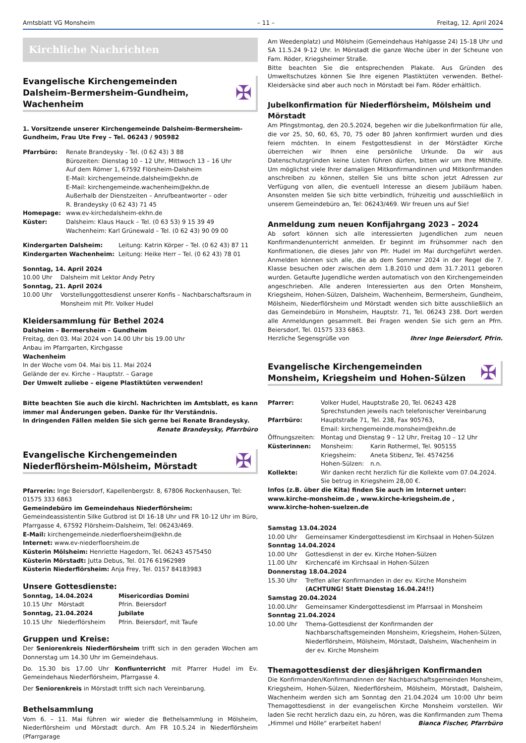Amtsblatt VG Monsheim – 11 – Freitag, 12. April 2024
Kirchliche Nachrichten
Evangelische Kirchengemeinden
Dalsheim-Bermersheim-Gundheim, Wachenheim
✠
1. Vorsitzende unserer Kirchengemeinde Dalsheim-Bermersheim-Gundheim, Frau Ute Frey – Tel. 06243 / 905982
Pfarrbüro: Renate Brandeysky - Tel. (0 62 43) 3 88
Bürozeiten: Dienstag 10 – 12 Uhr, Mittwoch 13 – 16 Uhr
Auf dem Römer 1, 67592 Flörsheim-Dalsheim
E-Mail: kirchengemeinde.dalsheim@ekhn.de
E-Mail: kirchengemeinde.wachenheim@ekhn.de
Außerhalb der Dienstzeiten – Anrufbeantworter – oder
R. Brandeysky (0 62 43) 71 45
Homepage: www.ev-kirchedalsheim-ekhn.de
Küster: Dalsheim: Klaus Hauck – Tel. (0 63 53) 9 15 39 49
Wachenheim: Karl Grünewald – Tel. (0 62 43) 90 09 00
Kindergarten Dalsheim: Leitung: Katrin Körper – Tel. (0 62 43) 87 11
Kindergarten Wachenheim: Leitung: Heike Herr – Tel. (0 62 43) 78 01
Sonntag, 14. April 2024
10.00 Uhr Dalsheim mit Lektor Andy Petry
Sonntag, 21. April 2024
10.00 Uhr Vorstellunggottesdienst unserer Konfis – Nachbarschaftsraum in Monsheim mit Pfr. Volker Hudel
Kleidersammlung für Bethel 2024
Dalsheim – Bermersheim – Gundheim
Freitag, den 03. Mai 2024 von 14.00 Uhr bis 19.00 Uhr
Anbau im Pfarrgarten, Kirchgasse
Wachenheim
In der Woche vom 04. Mai bis 11. Mai 2024
Gelände der ev. Kirche – Hauptstr. – Garage
Der Umwelt zuliebe – eigene Plastiktüten verwenden!
Bitte beachten Sie auch die kirchl. Nachrichten im Amtsblatt, es kann immer mal Änderungen geben. Danke für Ihr Verständnis.
In dringenden Fällen melden Sie sich gerne bei Renate Brandeysky.
Renate Brandeysky, Pfarrbüro
Evangelische Kirchengemeinden
Niederflörsheim-Mölsheim, Mörstadt
✠
Pfarrerin: Inge Beiersdorf, Kapellenbergstr. 8, 67806 Rockenhausen, Tel: 01575 333 6863
Gemeindebüro im Gemeindehaus Niederflörsheim:
Gemeindeassistentin Silke Gutbrod ist DI 16-18 Uhr und FR 10-12 Uhr im Büro, Pfarrgasse 4, 67592 Flörsheim-Dalsheim, Tel: 06243/469.
E-Mail: kirchengemeinde.niederfloersheim@ekhn.de
Internet: www.ev-niederfloersheim.de
Küsterin Mölsheim: Henriette Hagedorn, Tel. 06243 4575450
Küsterin Mörstadt: Jutta Debus, Tel. 0176 61962989
Küsterin Niederflörsheim: Anja Frey, Tel. 0157 84183983
Unsere Gottesdienste:
Sonntag, 14.04.2024 Misericordias Domini
10.15 Uhr Mörstadt Pfrin. Beiersdorf
Sonntag, 21.04.2024 Jubilate
10.15 Uhr Niederflörsheim Pfrin. Beiersdorf, mit Taufe
Gruppen und Kreise:
Der Seniorenkreis Niederflörsheim trifft sich in den geraden Wochen am Donnerstag um 14.30 Uhr im Gemeindehaus.
Do. 15.30 bis 17.00 Uhr Konfiunterricht mit Pfarrer Hudel im Ev. Gemeindehaus Niederflörsheim, Pfarrgasse 4.
Der Seniorenkreis in Mörstadt trifft sich nach Vereinbarung.
Bethelsammlung
Vom 6. – 11. Mai führen wir wieder die Bethelsammlung in Mölsheim, Niederflörsheim und Mörstadt durch. Am FR 10.5.24 in Niederflörsheim (Pfarrgarage
Am Weedenplatz) und Mölsheim (Gemeindehaus Hahlgasse 24) 15-18 Uhr und SA 11.5.24 9-12 Uhr. In Mörstadt die ganze Woche über in der Scheune von Fam. Röder, Kriegsheimer Straße.
Bitte beachten Sie die entsprechenden Plakate. Aus Gründen des Umweltschutzes können Sie Ihre eigenen Plastiktüten verwenden. Bethel-Kleidersäcke sind aber auch noch in Mörstadt bei Fam. Röder erhältlich.
Jubelkonfirmation für Niederflörsheim, Mölsheim und Mörstadt
Am Pfingstmontag, den 20.5.2024, begehen wir die Jubelkonfirmation für alle, die vor 25, 50, 60, 65, 70, 75 oder 80 Jahren konfirmiert wurden und dies feiern möchten. In einem Festgottesdienst in der Mörstädter Kirche überreichen wir Ihnen eine persönliche Urkunde. Da wir aus Datenschutzgründen keine Listen führen dürfen, bitten wir um Ihre Mithilfe. Um möglichst viele Ihrer damaligen Mitkonfirmandinnen und Mitkonfirmanden anschreiben zu können, stellen Sie uns bitte schon jetzt Adressen zur Verfügung von allen, die eventuell Interesse an diesem Jubiläum haben. Ansonsten melden Sie sich bitte verbindlich, frühzeitig und ausschließlich in unserem Gemeindebüro an, Tel: 06243/469. Wir freuen uns auf Sie!
Anmeldung zum neuen Konfijahrgang 2023 – 2024
Ab sofort können sich alle interessierten Jugendlichen zum neuen Konfirmandenunterricht anmelden. Er beginnt im Frühsommer nach den Konfirmationen, die dieses Jahr von Pfr. Hudel im Mai durchgeführt werden. Anmelden können sich alle, die ab dem Sommer 2024 in der Regel die 7. Klasse besuchen oder zwischen dem 1.8.2010 und dem 31.7.2011 geboren wurden. Getaufte Jugendliche werden automatisch von den Kirchengemeinden angeschrieben. Alle anderen Interessierten aus den Orten Monsheim, Kriegsheim, Hohen-Sülzen, Dalsheim, Wachenheim, Bermersheim, Gundheim, Mölsheim, Niederflörsheim und Mörstadt wenden sich bitte ausschließlich an das Gemeindebüro in Monsheim, Hauptstr. 71, Tel. 06243 238. Dort werden alle Anmeldungen gesammelt. Bei Fragen wenden Sie sich gern an Pfrn. Beiersdorf, Tel. 01575 333 6863.
Herzliche Segensgrüße von Ihrer Inge Beiersdorf, Pfrin.
Evangelische Kirchengemeinden
Monsheim, Kriegsheim und Hohen-Sülzen
✠
Pfarrer: Volker Hudel, Hauptstraße 20, Tel. 06243 428
Sprechstunden jeweils nach telefonischer Vereinbarung
Pfarrbüro: Hauptstraße 71, Tel. 238, Fax 905763,
Email: kirchengemeinde.monsheim@ekhn.de
Öffnungszeiten: Montag und Dienstag 9 – 12 Uhr, Freitag 10 – 12 Uhr
Küsterinnen: Monsheim: Karin Rothermel, Tel. 905155
Kriegsheim: Aneta Stibenz, Tel. 4574256
Hohen-Sülzen: n.n.
Kollekte: Wir danken recht herzlich für die Kollekte vom 07.04.2024. Sie betrug in Kriegsheim 28,00 €.
Infos (z.B. über die Kita) finden Sie auch im Internet unter:
www.kirche-monsheim.de , www.kirche-kriegsheim.de ,
www.kirche-hohen-suelzen.de
Samstag 13.04.2024
10.00 Uhr Gemeinsamer Kindergottesdienst im Kirchsaal in Hohen-Sülzen
Sonntag 14.04.2024
10.00 Uhr Gottesdienst in der ev. Kirche Hohen-Sülzen
11.00 Uhr Kirchencafé im Kirchsaal in Hohen-Sülzen
Donnerstag 18.04.2024
15.30 Uhr Treffen aller Konfirmanden in der ev. Kirche Monsheim
(ACHTUNG! Statt Dienstag 16.04.24!!)
Samstag 20.04.2024
10.00.Uhr Gemeinsamer Kindergottesdienst im Pfarrsaal in Monsheim
Sonntag 21.04.2024
10.00 Uhr Thema-Gottesdienst der Konfirmanden der Nachbarschaftsgemeinden Monsheim, Kriegsheim, Hohen-Sülzen, Niederflörsheim, Mölsheim, Mörstadt, Dalsheim, Wachenheim in der ev. Kirche Monsheim
Themagottesdienst der diesjährigen Konfirmanden
Die Konfirmanden/Konfirmandinnen der Nachbarschaftsgemeinden Monsheim, Kriegsheim, Hohen-Sülzen, Niederflörsheim, Mölsheim, Mörstadt, Dalsheim, Wachenheim werden sich am Sonntag den 21.04.2024 um 10:00 Uhr beim Themagottesdienst in der evangelischen Kirche Monsheim vorstellen. Wir laden Sie recht herzlich dazu ein, zu hören, was die Konfirmanden zum Thema „Himmel und Hölle“ erarbeitet haben! Bianca Fischer, Pfarrbüro